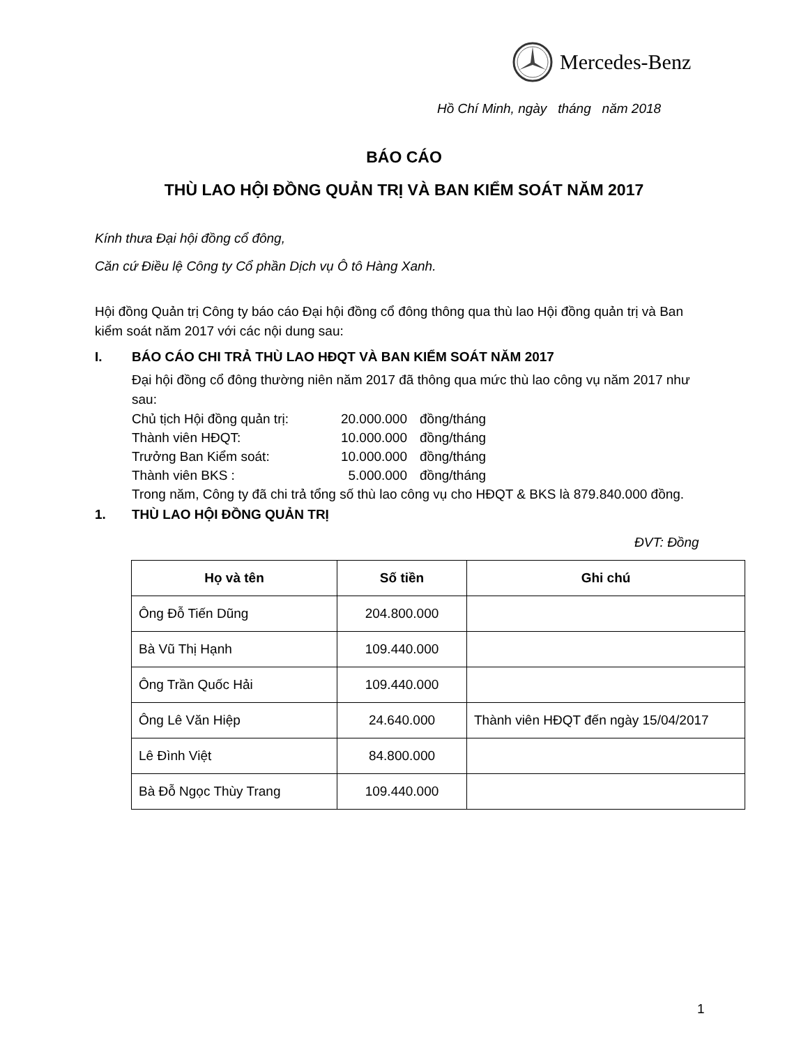Mercedes-Benz
Hồ Chí Minh, ngày tháng năm 2018
BÁO CÁO
THÙ LAO HỘI ĐỒNG QUẢN TRỊ VÀ BAN KIỂM SOÁT NĂM 2017
Kính thưa Đại hội đồng cổ đông,
Căn cứ Điều lệ Công ty Cổ phần Dịch vụ Ô tô Hàng Xanh.
Hội đồng Quản trị Công ty báo cáo Đại hội đồng cổ đông thông qua thù lao Hội đồng quản trị và Ban kiểm soát năm 2017 với các nội dung sau:
I. BÁO CÁO CHI TRẢ THÙ LAO HĐQT VÀ BAN KIỂM SOÁT NĂM 2017
Đại hội đồng cổ đông thường niên năm 2017 đã thông qua mức thù lao công vụ năm 2017 như sau:
| Chủ tịch Hội đồng quản trị: | 20.000.000 | đồng/tháng |
| Thành viên HĐQT: | 10.000.000 | đồng/tháng |
| Trưởng Ban Kiểm soát: | 10.000.000 | đồng/tháng |
| Thành viên BKS : | 5.000.000 | đồng/tháng |
Trong năm, Công ty đã chi trả tổng số thù lao công vụ cho HĐQT & BKS là 879.840.000 đồng.
1. THÙ LAO HỘI ĐỒNG QUẢN TRỊ
ĐVT: Đồng
| Họ và tên | Số tiền | Ghi chú |
| --- | --- | --- |
| Ông Đỗ Tiến Dũng | 204.800.000 | |
| Bà Vũ Thị Hạnh | 109.440.000 | |
| Ông Trần Quốc Hải | 109.440.000 | |
| Ông Lê Văn Hiệp | 24.640.000 | Thành viên HĐQT đến ngày 15/04/2017 |
| Lê Đình Việt | 84.800.000 | |
| Bà Đỗ Ngọc Thùy Trang | 109.440.000 | |
1